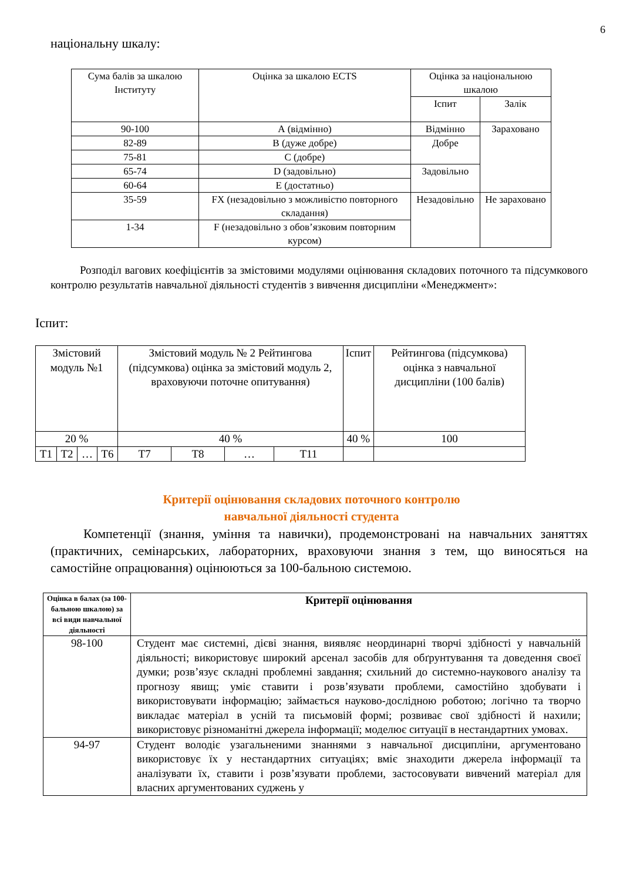6
національну шкалу:
| Сума балів за шкалою Інституту | Оцінка за шкалою ECTS | Оцінка за національною шкалою | |
| | | Іспит | Залік |
| 90-100 | А (відмінно) | Відмінно | Зараховано |
| 82-89 | В (дуже добре) | Добре | |
| 75-81 | С (добре) | | |
| 65-74 | D (задовільно) | Задовільно | |
| 60-64 | Е (достатньо) | | |
| 35-59 | FX (незадовільно з можливістю повторного складання) | Незадовільно | Не зараховано |
| 1-34 | F (незадовільно з обов’язковим повторним курсом) | | |
Розподіл вагових коефіцієнтів за змістовими модулями оцінювання складових поточного та підсумкового контролю результатів навчальної діяльності студентів з вивчення дисципліни «Менеджмент»:
Іспит:
| Змістовий модуль №1 | | | | Змістовий модуль № 2 Рейтингова (підсумкова) оцінка за змістовий модуль 2, враховуючи поточне опитування) | | | | Іспит | Рейтингова (підсумкова) оцінка з навчальної дисципліни (100 балів) |
| 20 % | | | | 40 % | | | | 40 % | 100 |
| Т1 | Т2 | … | Т6 | Т7 | Т8 | … | Т11 | | |
Критерії оцінювання складових поточного контролю
навчальної діяльності студента
Компетенції (знання, уміння та навички), продемонстровані на навчальних заняттях (практичних, семінарських, лабораторних, враховуючи знання з тем, що виносяться на самостійне опрацювання) оцінюються за 100-бальною системою.
| Оцінка в балах (за 100-бальною шкалою) за всі види навчальної діяльності | Критерії оцінювання |
| --- | --- |
| 98-100 | Студент має системні, дієві знання, виявляє неординарні творчі здібності у навчальній діяльності; використовує широкий арсенал засобів для обґрунтування та доведення своєї думки; розв’язує складні проблемні завдання; схильний до системно-наукового аналізу та прогнозу явищ; уміє ставити і розв’язувати проблеми, самостійно здобувати і використовувати інформацію; займається науково-дослідною роботою; логічно та творчо викладає матеріал в усній та письмовій формі; розвиває свої здібності й нахили; використовує різноманітні джерела інформації; моделює ситуації в нестандартних умовах. |
| 94-97 | Студент володіє узагальненими знаннями з навчальної дисципліни, аргументовано використовує їх у нестандартних ситуаціях; вміє знаходити джерела інформації та аналізувати їх, ставити і розв’язувати проблеми, застосовувати вивчений матеріал для власних аргументованих суджень у |